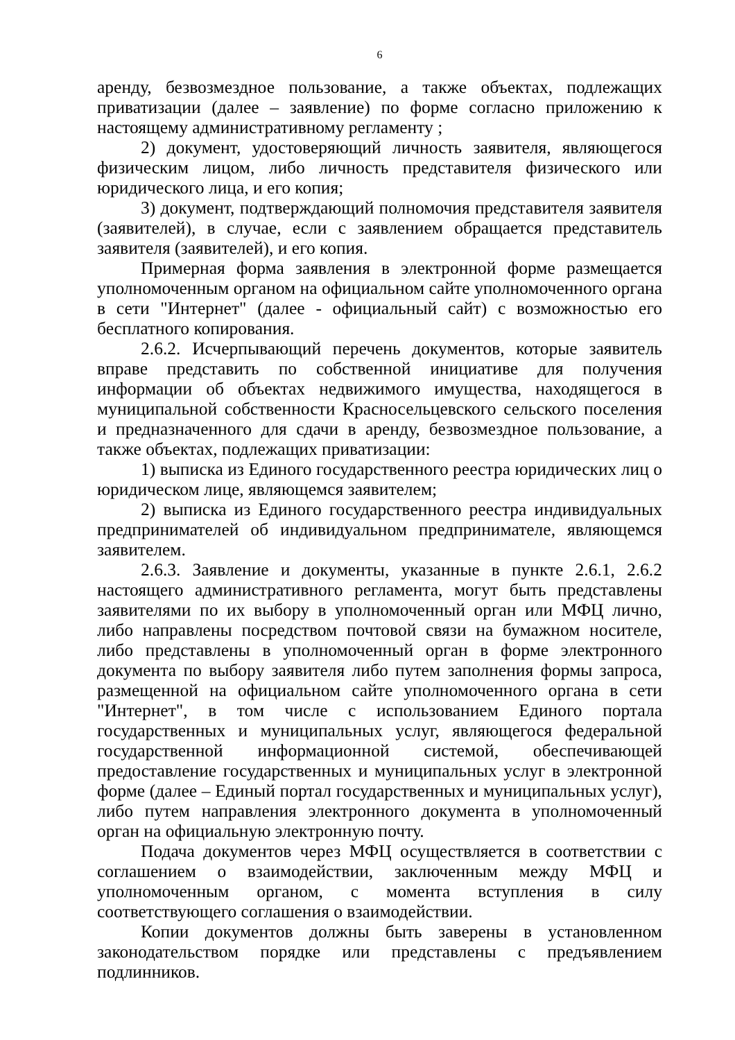6
аренду, безвозмездное пользование, а также объектах, подлежащих приватизации (далее – заявление) по форме согласно приложению к настоящему административному регламенту ;
2) документ, удостоверяющий личность заявителя, являющегося физическим лицом, либо личность представителя физического или юридического лица, и его копия;
3) документ, подтверждающий полномочия представителя заявителя (заявителей), в случае, если с заявлением обращается представитель заявителя (заявителей), и его копия.
Примерная форма заявления в электронной форме размещается уполномоченным органом на официальном сайте уполномоченного органа в сети "Интернет" (далее - официальный сайт) с возможностью его бесплатного копирования.
2.6.2. Исчерпывающий перечень документов, которые заявитель вправе представить по собственной инициативе для получения информации об объектах недвижимого имущества, находящегося в муниципальной собственности Красносельцевского сельского поселения и предназначенного для сдачи в аренду, безвозмездное пользование, а также объектах, подлежащих приватизации:
1) выписка из Единого государственного реестра юридических лиц о юридическом лице, являющемся заявителем;
2) выписка из Единого государственного реестра индивидуальных предпринимателей об индивидуальном предпринимателе, являющемся заявителем.
2.6.3. Заявление и документы, указанные в пункте 2.6.1, 2.6.2 настоящего административного регламента, могут быть представлены заявителями по их выбору в уполномоченный орган или МФЦ лично, либо направлены посредством почтовой связи на бумажном носителе, либо представлены в уполномоченный орган в форме электронного документа по выбору заявителя либо путем заполнения формы запроса, размещенной на официальном сайте уполномоченного органа в сети "Интернет", в том числе с использованием Единого портала государственных и муниципальных услуг, являющегося федеральной государственной информационной системой, обеспечивающей предоставление государственных и муниципальных услуг в электронной форме (далее – Единый портал государственных и муниципальных услуг), либо путем направления электронного документа в уполномоченный орган на официальную электронную почту.
Подача документов через МФЦ осуществляется в соответствии с соглашением о взаимодействии, заключенным между МФЦ и уполномоченным органом, с момента вступления в силу соответствующего соглашения о взаимодействии.
Копии документов должны быть заверены в установленном законодательством порядке или представлены с предъявлением подлинников.